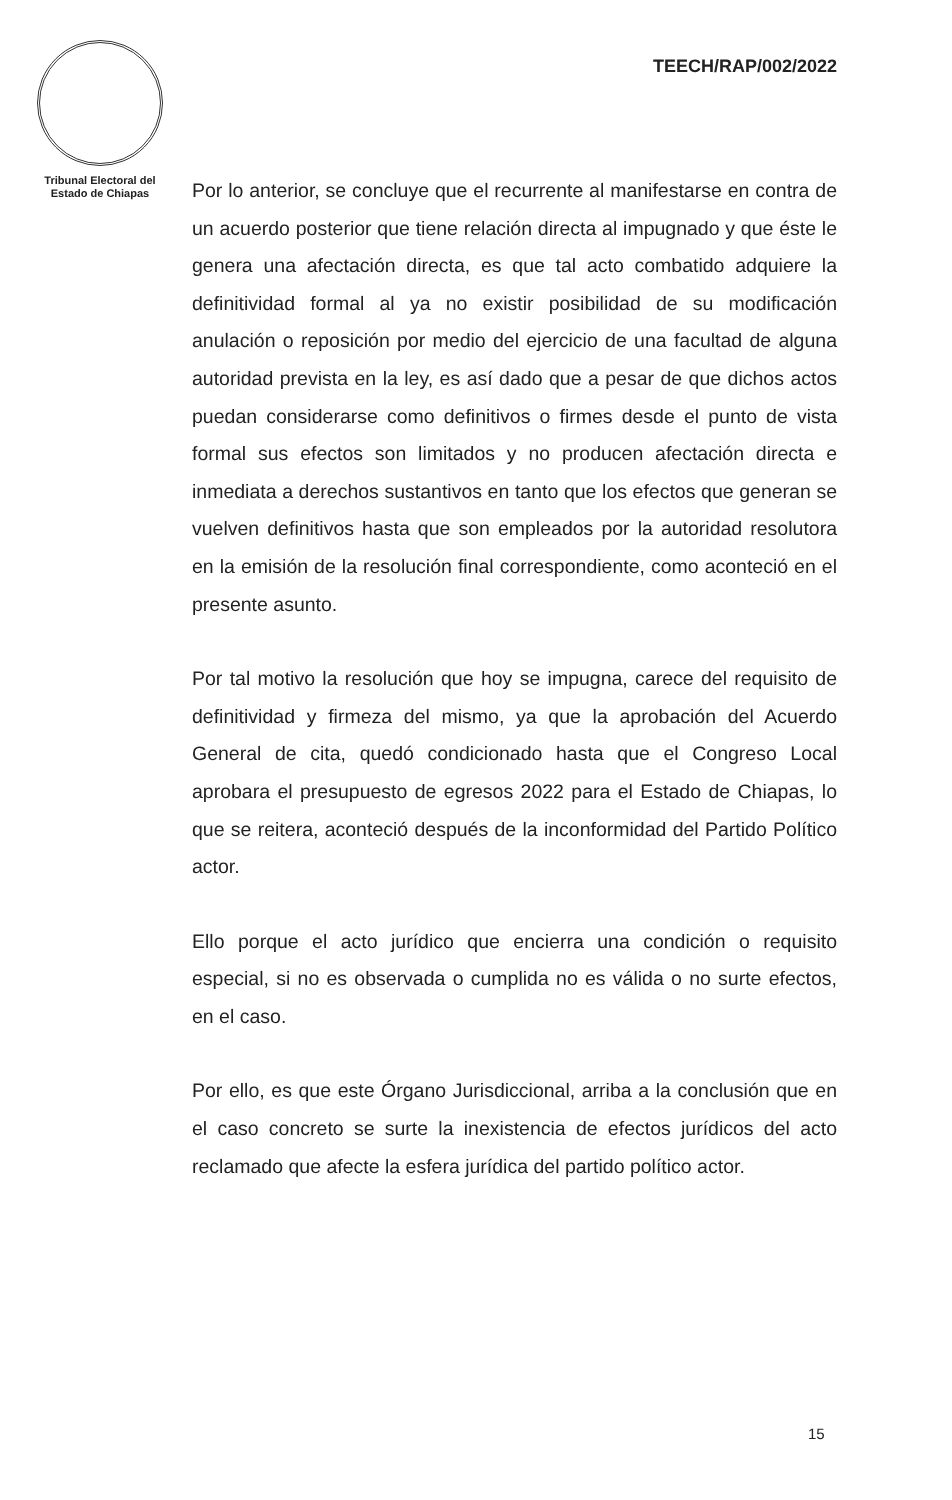Tribunal Electoral del
Estado de Chiapas
TEECH/RAP/002/2022
Por lo anterior, se concluye que el recurrente al manifestarse en contra de un acuerdo posterior que tiene relación directa al impugnado y que éste le genera una afectación directa, es que tal acto combatido adquiere la definitividad formal al ya no existir posibilidad de su modificación anulación o reposición por medio del ejercicio de una facultad de alguna autoridad prevista en la ley, es así dado que a pesar de que dichos actos puedan considerarse como definitivos o firmes desde el punto de vista formal sus efectos son limitados y no producen afectación directa e inmediata a derechos sustantivos en tanto que los efectos que generan se vuelven definitivos hasta que son empleados por la autoridad resolutora en la emisión de la resolución final correspondiente, como aconteció en el presente asunto.
Por tal motivo la resolución que hoy se impugna, carece del requisito de definitividad y firmeza del mismo, ya que la aprobación del Acuerdo General de cita, quedó condicionado hasta que el Congreso Local aprobara el presupuesto de egresos 2022 para el Estado de Chiapas, lo que se reitera, aconteció después de la inconformidad del Partido Político actor.
Ello porque el acto jurídico que encierra una condición o requisito especial, si no es observada o cumplida no es válida o no surte efectos, en el caso.
Por ello, es que este Órgano Jurisdiccional, arriba a la conclusión que en el caso concreto se surte la inexistencia de efectos jurídicos del acto reclamado que afecte la esfera jurídica del partido político actor.
15